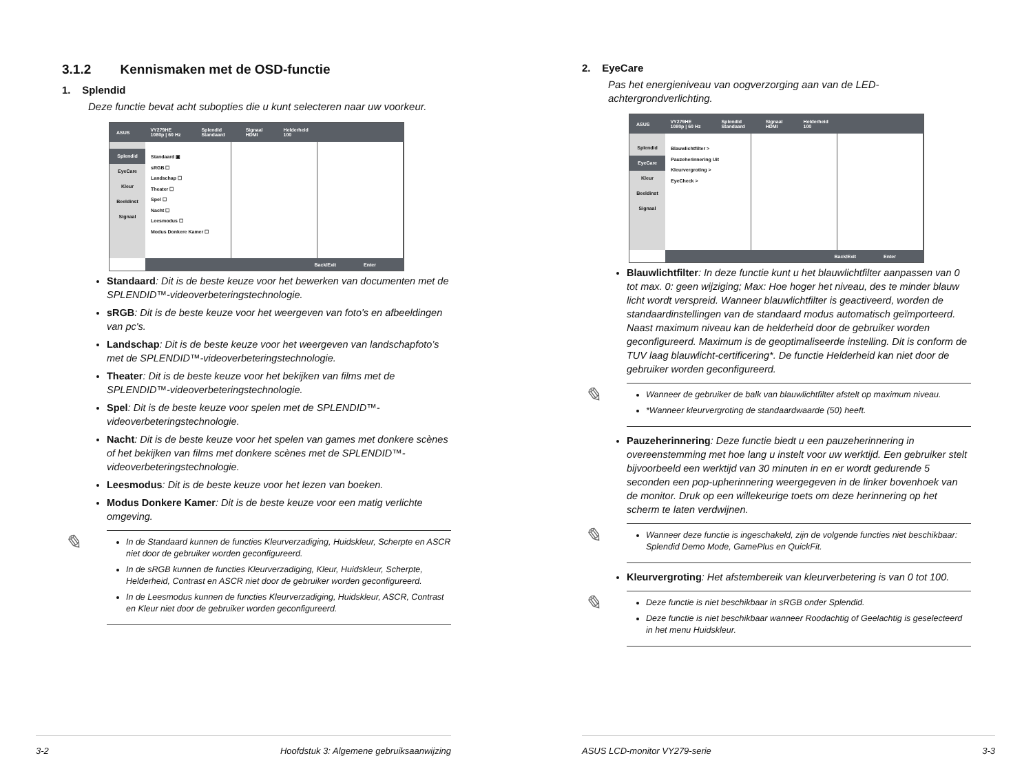3.1.2 Kennismaken met de OSD-functie
1. Splendid
Deze functie bevat acht subopties die u kunt selecteren naar uw voorkeur.
ASUS VY279HE
1080p | 60 Hz Splendid
Standaard Signaal
HDMI Helderheid
100
Splendid
EyeCare
Kleur
Beeldinst
Signaal
Standaard ▣
sRGB ☐
Landschap ☐
Theater ☐
Spel ☐
Nacht ☐
Leesmodus ☐
Modus Donkere Kamer ☐
Back/Exit Enter
Standaard: Dit is de beste keuze voor het bewerken van documenten met de SPLENDID™-videoverbeteringstechnologie.
sRGB: Dit is de beste keuze voor het weergeven van foto's en afbeeldingen van pc's.
Landschap: Dit is de beste keuze voor het weergeven van landschapfoto’s met de SPLENDID™-videoverbeteringstechnologie.
Theater: Dit is de beste keuze voor het bekijken van films met de SPLENDID™-videoverbeteringstechnologie.
Spel: Dit is de beste keuze voor spelen met de SPLENDID™-videoverbeteringstechnologie.
Nacht: Dit is de beste keuze voor het spelen van games met donkere scènes of het bekijken van films met donkere scènes met de SPLENDID™-videoverbeteringstechnologie.
Leesmodus: Dit is de beste keuze voor het lezen van boeken.
Modus Donkere Kamer: Dit is de beste keuze voor een matig verlichte omgeving.
✎
In de Standaard kunnen de functies Kleurverzadiging, Huidskleur, Scherpte en ASCR niet door de gebruiker worden geconfigureerd.
In de sRGB kunnen de functies Kleurverzadiging, Kleur, Huidskleur, Scherpte, Helderheid, Contrast en ASCR niet door de gebruiker worden geconfigureerd.
In de Leesmodus kunnen de functies Kleurverzadiging, Huidskleur, ASCR, Contrast en Kleur niet door de gebruiker worden geconfigureerd.
3-2 Hoofdstuk 3: Algemene gebruiksaanwijzing
2. EyeCare
Pas het energieniveau van oogverzorging aan van de LED-achtergrondverlichting.
ASUS VY279HE
1080p | 60 Hz Splendid
Standaard Signaal
HDMI Helderheid
100
Splendid
EyeCare
Kleur
Beeldinst
Signaal
Blauwlichtfilter >
Pauzeherinnering Uit
Kleurvergroting >
EyeCheck >
Back/Exit Enter
Blauwlichtfilter: In deze functie kunt u het blauwlichtfilter aanpassen van 0 tot max. 0: geen wijziging; Max: Hoe hoger het niveau, des te minder blauw licht wordt verspreid. Wanneer blauwlichtfilter is geactiveerd, worden de standaardinstellingen van de standaard modus automatisch geïmporteerd. Naast maximum niveau kan de helderheid door de gebruiker worden geconfigureerd. Maximum is de geoptimaliseerde instelling. Dit is conform de TUV laag blauwlicht-certificering*. De functie Helderheid kan niet door de gebruiker worden geconfigureerd.
✎
Wanneer de gebruiker de balk van blauwlichtfilter afstelt op maximum niveau.
*Wanneer kleurvergroting de standaardwaarde (50) heeft.
Pauzeherinnering: Deze functie biedt u een pauzeherinnering in overeenstemming met hoe lang u instelt voor uw werktijd. Een gebruiker stelt bijvoorbeeld een werktijd van 30 minuten in en er wordt gedurende 5 seconden een pop-upherinnering weergegeven in de linker bovenhoek van de monitor. Druk op een willekeurige toets om deze herinnering op het scherm te laten verdwijnen.
✎
Wanneer deze functie is ingeschakeld, zijn de volgende functies niet beschikbaar: Splendid Demo Mode, GamePlus en QuickFit.
Kleurvergroting: Het afstembereik van kleurverbetering is van 0 tot 100.
✎
Deze functie is niet beschikbaar in sRGB onder Splendid.
Deze functie is niet beschikbaar wanneer Roodachtig of Geelachtig is geselecteerd in het menu Huidskleur.
ASUS LCD-monitor VY279-serie 3-3